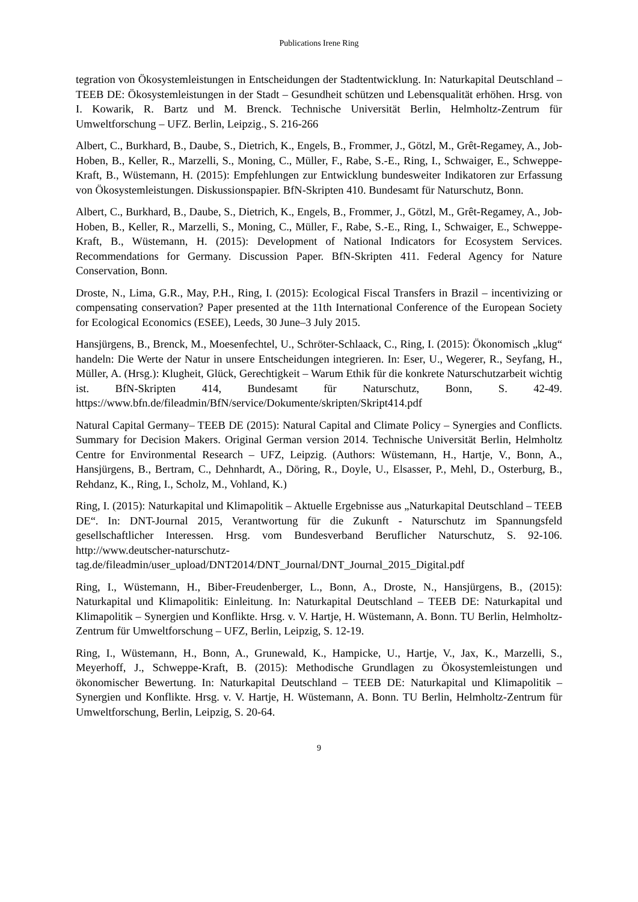Publications Irene Ring
tegration von Ökosystemleistungen in Entscheidungen der Stadtentwicklung. In: Naturkapital Deutschland – TEEB DE: Ökosystemleistungen in der Stadt – Gesundheit schützen und Lebensqualität erhöhen. Hrsg. von I. Kowarik, R. Bartz und M. Brenck. Technische Universität Berlin, Helmholtz-Zentrum für Umweltforschung – UFZ. Berlin, Leipzig., S. 216-266
Albert, C., Burkhard, B., Daube, S., Dietrich, K., Engels, B., Frommer, J., Götzl, M., Grêt-Regamey, A., Job-Hoben, B., Keller, R., Marzelli, S., Moning, C., Müller, F., Rabe, S.-E., Ring, I., Schwaiger, E., Schweppe-Kraft, B., Wüstemann, H. (2015): Empfehlungen zur Entwicklung bundesweiter Indikatoren zur Erfassung von Ökosystemleistungen. Diskussionspapier. BfN-Skripten 410. Bundesamt für Naturschutz, Bonn.
Albert, C., Burkhard, B., Daube, S., Dietrich, K., Engels, B., Frommer, J., Götzl, M., Grêt-Regamey, A., Job-Hoben, B., Keller, R., Marzelli, S., Moning, C., Müller, F., Rabe, S.-E., Ring, I., Schwaiger, E., Schweppe-Kraft, B., Wüstemann, H. (2015): Development of National Indicators for Ecosystem Services. Recommendations for Germany. Discussion Paper. BfN-Skripten 411. Federal Agency for Nature Conservation, Bonn.
Droste, N., Lima, G.R., May, P.H., Ring, I. (2015): Ecological Fiscal Transfers in Brazil – incentivizing or compensating conservation? Paper presented at the 11th International Conference of the European Society for Ecological Economics (ESEE), Leeds, 30 June–3 July 2015.
Hansjürgens, B., Brenck, M., Moesenfechtel, U., Schröter-Schlaack, C., Ring, I. (2015): Ökonomisch „klug“ handeln: Die Werte der Natur in unsere Entscheidungen integrieren. In: Eser, U., Wegerer, R., Seyfang, H., Müller, A. (Hrsg.): Klugheit, Glück, Gerechtigkeit – Warum Ethik für die konkrete Naturschutzarbeit wichtig ist. BfN-Skripten 414, Bundesamt für Naturschutz, Bonn, S. 42-49. https://www.bfn.de/fileadmin/BfN/service/Dokumente/skripten/Skript414.pdf
Natural Capital Germany– TEEB DE (2015): Natural Capital and Climate Policy – Synergies and Conflicts. Summary for Decision Makers. Original German version 2014. Technische Universität Berlin, Helmholtz Centre for Environmental Research – UFZ, Leipzig. (Authors: Wüstemann, H., Hartje, V., Bonn, A., Hansjürgens, B., Bertram, C., Dehnhardt, A., Döring, R., Doyle, U., Elsasser, P., Mehl, D., Osterburg, B., Rehdanz, K., Ring, I., Scholz, M., Vohland, K.)
Ring, I. (2015): Naturkapital und Klimapolitik – Aktuelle Ergebnisse aus „Naturkapital Deutschland – TEEB DE“. In: DNT-Journal 2015, Verantwortung für die Zukunft - Naturschutz im Spannungsfeld gesellschaftlicher Interessen. Hrsg. vom Bundesverband Beruflicher Naturschutz, S. 92-106. http://www.deutscher-naturschutz-tag.de/fileadmin/user_upload/DNT2014/DNT_Journal/DNT_Journal_2015_Digital.pdf
Ring, I., Wüstemann, H., Biber-Freudenberger, L., Bonn, A., Droste, N., Hansjürgens, B., (2015): Naturkapital und Klimapolitik: Einleitung. In: Naturkapital Deutschland – TEEB DE: Naturkapital und Klimapolitik – Synergien und Konflikte. Hrsg. v. V. Hartje, H. Wüstemann, A. Bonn. TU Berlin, Helmholtz-Zentrum für Umweltforschung – UFZ, Berlin, Leipzig, S. 12-19.
Ring, I., Wüstemann, H., Bonn, A., Grunewald, K., Hampicke, U., Hartje, V., Jax, K., Marzelli, S., Meyerhoff, J., Schweppe-Kraft, B. (2015): Methodische Grundlagen zu Ökosystemleistungen und ökonomischer Bewertung. In: Naturkapital Deutschland – TEEB DE: Naturkapital und Klimapolitik – Synergien und Konflikte. Hrsg. v. V. Hartje, H. Wüstemann, A. Bonn. TU Berlin, Helmholtz-Zentrum für Umweltforschung, Berlin, Leipzig, S. 20-64.
9